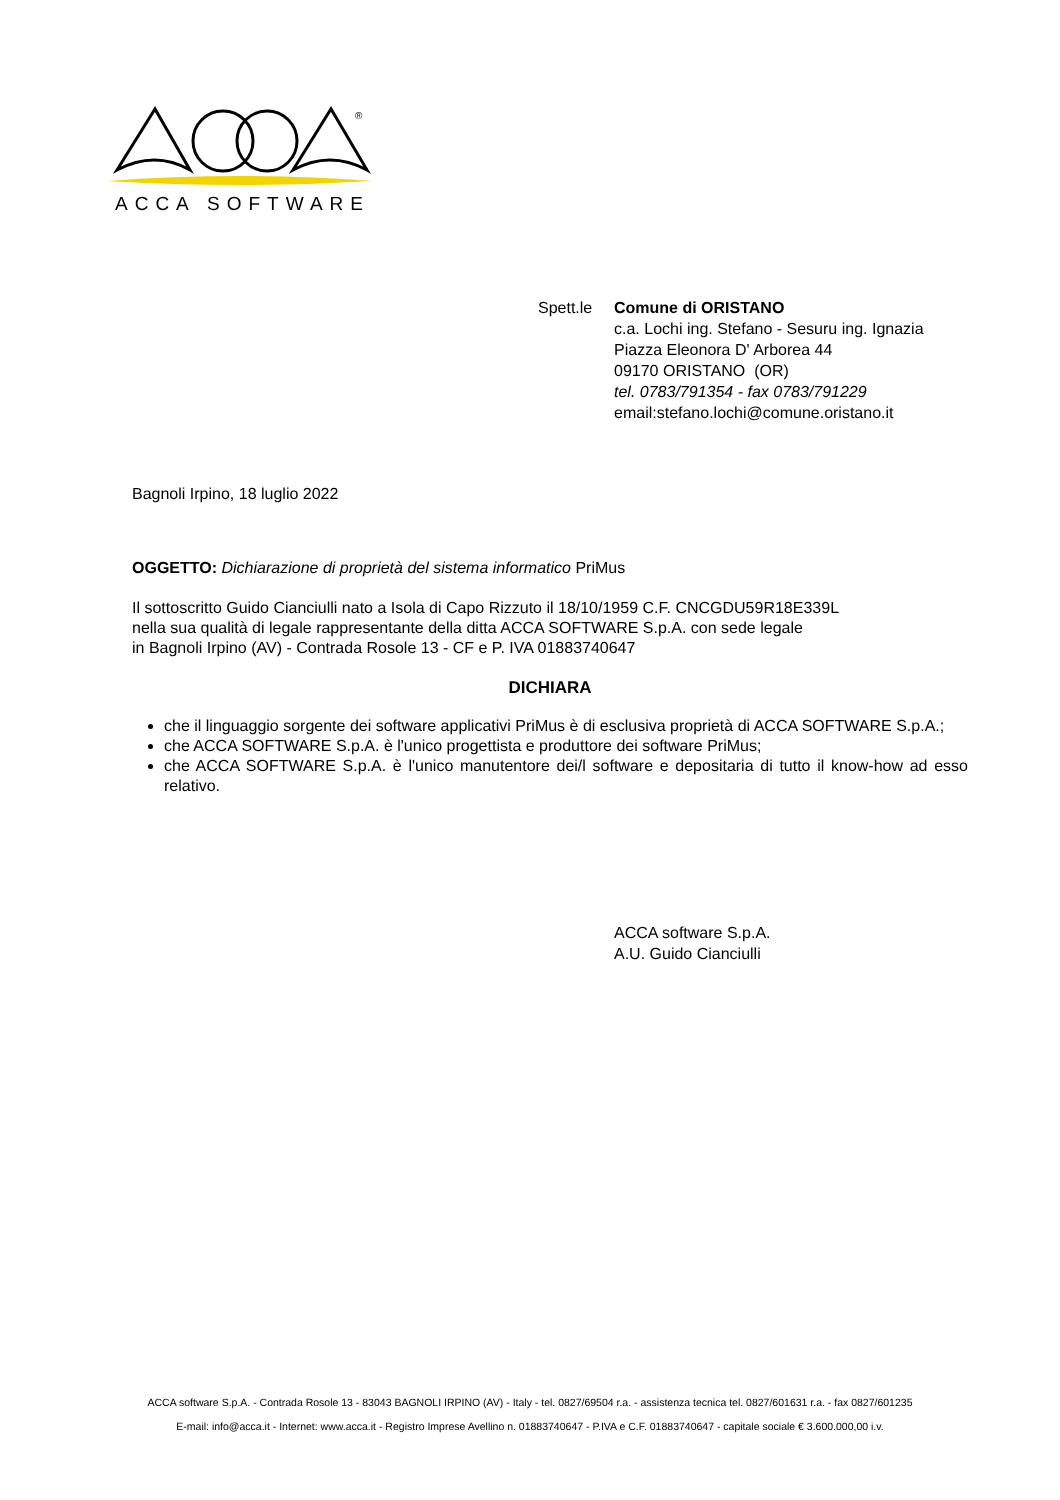®
ACCA SOFTWARE
Spett.le
Comune di ORISTANO
c.a. Lochi ing. Stefano - Sesuru ing. Ignazia
Piazza Eleonora D' Arborea 44
09170 ORISTANO (OR)
tel. 0783/791354 - fax 0783/791229
email:stefano.lochi@comune.oristano.it
Bagnoli Irpino, 18 luglio 2022
OGGETTO: Dichiarazione di proprietà del sistema informatico PriMus
Il sottoscritto Guido Cianciulli nato a Isola di Capo Rizzuto il 18/10/1959 C.F. CNCGDU59R18E339L
nella sua qualità di legale rappresentante della ditta ACCA SOFTWARE S.p.A. con sede legale
in Bagnoli Irpino (AV) - Contrada Rosole 13 - CF e P. IVA 01883740647
DICHIARA
che il linguaggio sorgente dei software applicativi PriMus è di esclusiva proprietà di ACCA SOFTWARE S.p.A.;
che ACCA SOFTWARE S.p.A. è l'unico progettista e produttore dei software PriMus;
che ACCA SOFTWARE S.p.A. è l'unico manutentore dei/l software e depositaria di tutto il know-how ad esso relativo.
ACCA software S.p.A.
A.U. Guido Cianciulli
ACCA software S.p.A. - Contrada Rosole 13 - 83043 BAGNOLI IRPINO (AV) - Italy - tel. 0827/69504 r.a. - assistenza tecnica tel. 0827/601631 r.a. - fax 0827/601235
E-mail: info@acca.it - Internet: www.acca.it - Registro Imprese Avellino n. 01883740647 - P.IVA e C.F. 01883740647 - capitale sociale € 3.600.000,00 i.v.